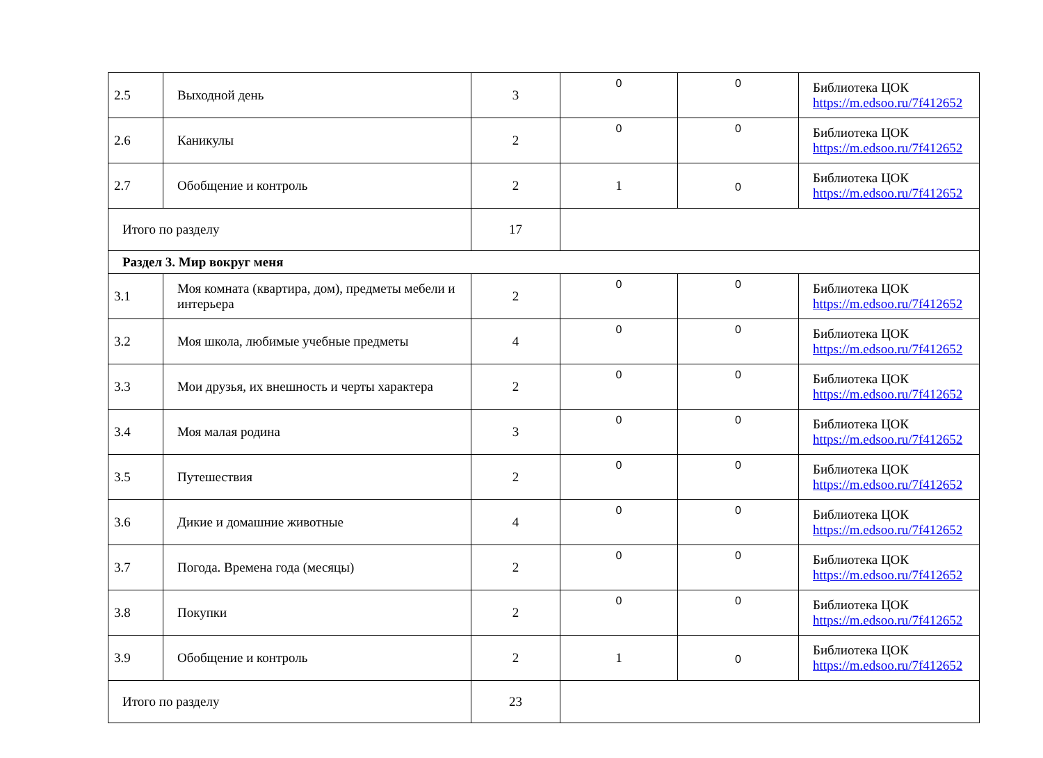| 2.5 | Выходной день | 3 | 0 | 0 | Библиотека ЦОК https://m.edsoo.ru/7f412652 |
| 2.6 | Каникулы | 2 | 0 | 0 | Библиотека ЦОК https://m.edsoo.ru/7f412652 |
| 2.7 | Обобщение и контроль | 2 | 1 | 0 | Библиотека ЦОК https://m.edsoo.ru/7f412652 |
| Итого по разделу | | 17 | | | |
| Раздел 3. Мир вокруг меня | | | | | |
| 3.1 | Моя комната (квартира, дом), предметы мебели и интерьера | 2 | 0 | 0 | Библиотека ЦОК https://m.edsoo.ru/7f412652 |
| 3.2 | Моя школа, любимые учебные предметы | 4 | 0 | 0 | Библиотека ЦОК https://m.edsoo.ru/7f412652 |
| 3.3 | Мои друзья, их внешность и черты характера | 2 | 0 | 0 | Библиотека ЦОК https://m.edsoo.ru/7f412652 |
| 3.4 | Моя малая родина | 3 | 0 | 0 | Библиотека ЦОК https://m.edsoo.ru/7f412652 |
| 3.5 | Путешествия | 2 | 0 | 0 | Библиотека ЦОК https://m.edsoo.ru/7f412652 |
| 3.6 | Дикие и домашние животные | 4 | 0 | 0 | Библиотека ЦОК https://m.edsoo.ru/7f412652 |
| 3.7 | Погода. Времена года (месяцы) | 2 | 0 | 0 | Библиотека ЦОК https://m.edsoo.ru/7f412652 |
| 3.8 | Покупки | 2 | 0 | 0 | Библиотека ЦОК https://m.edsoo.ru/7f412652 |
| 3.9 | Обобщение и контроль | 2 | 1 | 0 | Библиотека ЦОК https://m.edsoo.ru/7f412652 |
| Итого по разделу | | 23 | | | |